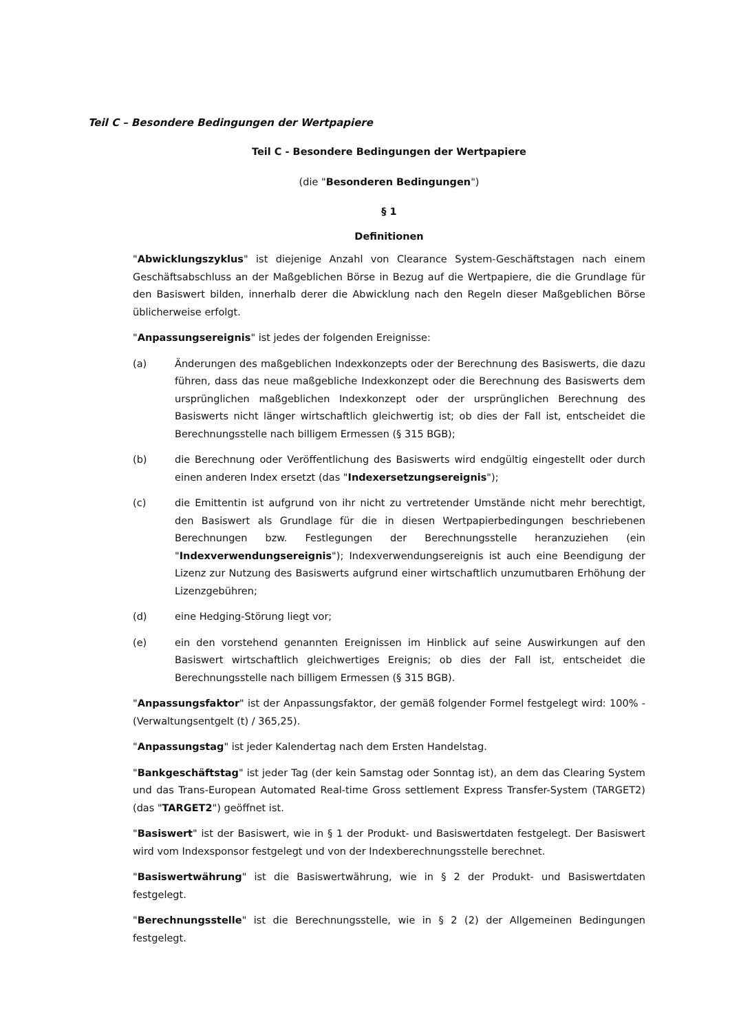Teil C – Besondere Bedingungen der Wertpapiere
Teil C - Besondere Bedingungen der Wertpapiere
(die "Besonderen Bedingungen")
§ 1
Definitionen
"Abwicklungszyklus" ist diejenige Anzahl von Clearance System-Geschäftstagen nach einem Geschäftsabschluss an der Maßgeblichen Börse in Bezug auf die Wertpapiere, die die Grundlage für den Basiswert bilden, innerhalb derer die Abwicklung nach den Regeln dieser Maßgeblichen Börse üblicherweise erfolgt.
"Anpassungsereignis" ist jedes der folgenden Ereignisse:
(a) Änderungen des maßgeblichen Indexkonzepts oder der Berechnung des Basiswerts, die dazu führen, dass das neue maßgebliche Indexkonzept oder die Berechnung des Basiswerts dem ursprünglichen maßgeblichen Indexkonzept oder der ursprünglichen Berechnung des Basiswerts nicht länger wirtschaftlich gleichwertig ist; ob dies der Fall ist, entscheidet die Berechnungsstelle nach billigem Ermessen (§ 315 BGB);
(b) die Berechnung oder Veröffentlichung des Basiswerts wird endgültig eingestellt oder durch einen anderen Index ersetzt (das "Indexersetzungsereignis");
(c) die Emittentin ist aufgrund von ihr nicht zu vertretender Umstände nicht mehr berechtigt, den Basiswert als Grundlage für die in diesen Wertpapierbedingungen beschriebenen Berechnungen bzw. Festlegungen der Berechnungsstelle heranzuziehen (ein "Indexverwendungsereignis"); Indexverwendungsereignis ist auch eine Beendigung der Lizenz zur Nutzung des Basiswerts aufgrund einer wirtschaftlich unzumutbaren Erhöhung der Lizenzgebühren;
(d) eine Hedging-Störung liegt vor;
(e) ein den vorstehend genannten Ereignissen im Hinblick auf seine Auswirkungen auf den Basiswert wirtschaftlich gleichwertiges Ereignis; ob dies der Fall ist, entscheidet die Berechnungsstelle nach billigem Ermessen (§ 315 BGB).
"Anpassungsfaktor" ist der Anpassungsfaktor, der gemäß folgender Formel festgelegt wird: 100% - (Verwaltungsentgelt (t) / 365,25).
"Anpassungstag" ist jeder Kalendertag nach dem Ersten Handelstag.
"Bankgeschäftstag" ist jeder Tag (der kein Samstag oder Sonntag ist), an dem das Clearing System und das Trans-European Automated Real-time Gross settlement Express Transfer-System (TARGET2) (das "TARGET2") geöffnet ist.
"Basiswert" ist der Basiswert, wie in § 1 der Produkt- und Basiswertdaten festgelegt. Der Basiswert wird vom Indexsponsor festgelegt und von der Indexberechnungsstelle berechnet.
"Basiswertwährung" ist die Basiswertwährung, wie in § 2 der Produkt- und Basiswertdaten festgelegt.
"Berechnungsstelle" ist die Berechnungsstelle, wie in § 2 (2) der Allgemeinen Bedingungen festgelegt.